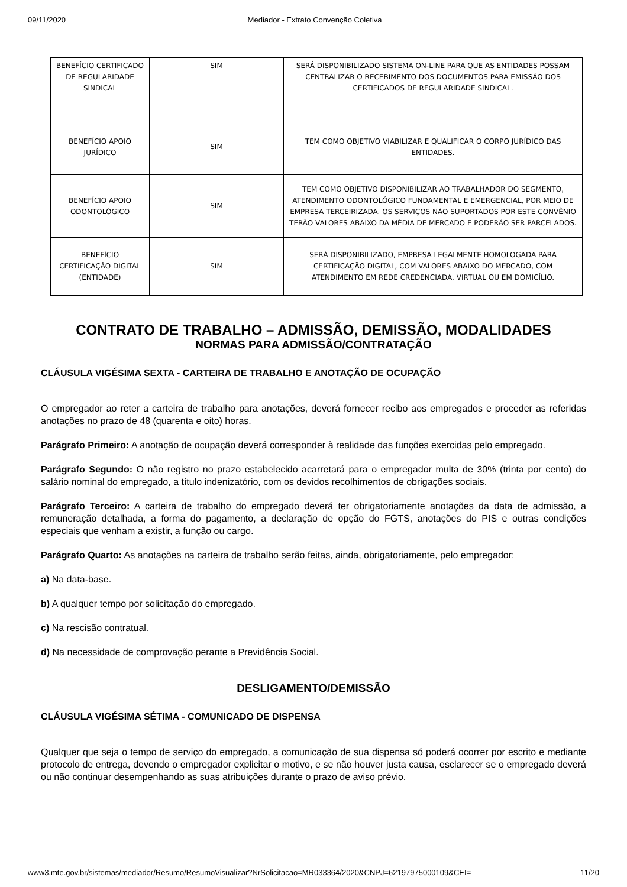09/11/2020 Mediador - Extrato Convenção Coletiva
| BENEFÍCIO CERTIFICADO DE REGULARIDADE SINDICAL | SIM | SERÁ DISPONIBILIZADO SISTEMA ON-LINE PARA QUE AS ENTIDADES POSSAM CENTRALIZAR O RECEBIMENTO DOS DOCUMENTOS PARA EMISSÃO DOS CERTIFICADOS DE REGULARIDADE SINDICAL. |
| BENEFÍCIO APOIO JURÍDICO | SIM | TEM COMO OBJETIVO VIABILIZAR E QUALIFICAR O CORPO JURÍDICO DAS ENTIDADES. |
| BENEFÍCIO APOIO ODONTOLÓGICO | SIM | TEM COMO OBJETIVO DISPONIBILIZAR AO TRABALHADOR DO SEGMENTO, ATENDIMENTO ODONTOLÓGICO FUNDAMENTAL E EMERGENCIAL, POR MEIO DE EMPRESA TERCEIRIZADA. OS SERVIÇOS NÃO SUPORTADOS POR ESTE CONVÊNIO TERÃO VALORES ABAIXO DA MÉDIA DE MERCADO E PODERÃO SER PARCELADOS. |
| BENEFÍCIO CERTIFICAÇÃO DIGITAL (ENTIDADE) | SIM | SERÁ DISPONIBILIZADO, EMPRESA LEGALMENTE HOMOLOGADA PARA CERTIFICAÇÃO DIGITAL, COM VALORES ABAIXO DO MERCADO, COM ATENDIMENTO EM REDE CREDENCIADA, VIRTUAL OU EM DOMICÍLIO. |
CONTRATO DE TRABALHO – ADMISSÃO, DEMISSÃO, MODALIDADES
NORMAS PARA ADMISSÃO/CONTRATAÇÃO
CLÁUSULA VIGÉSIMA SEXTA - CARTEIRA DE TRABALHO E ANOTAÇÃO DE OCUPAÇÃO
O empregador ao reter a carteira de trabalho para anotações, deverá fornecer recibo aos empregados e proceder as referidas anotações no prazo de 48 (quarenta e oito) horas.
Parágrafo Primeiro: A anotação de ocupação deverá corresponder à realidade das funções exercidas pelo empregado.
Parágrafo Segundo: O não registro no prazo estabelecido acarretará para o empregador multa de 30% (trinta por cento) do salário nominal do empregado, a título indenizatório, com os devidos recolhimentos de obrigações sociais.
Parágrafo Terceiro: A carteira de trabalho do empregado deverá ter obrigatoriamente anotações da data de admissão, a remuneração detalhada, a forma do pagamento, a declaração de opção do FGTS, anotações do PIS e outras condições especiais que venham a existir, a função ou cargo.
Parágrafo Quarto: As anotações na carteira de trabalho serão feitas, ainda, obrigatoriamente, pelo empregador:
a) Na data-base.
b) A qualquer tempo por solicitação do empregado.
c) Na rescisão contratual.
d) Na necessidade de comprovação perante a Previdência Social.
DESLIGAMENTO/DEMISSÃO
CLÁUSULA VIGÉSIMA SÉTIMA - COMUNICADO DE DISPENSA
Qualquer que seja o tempo de serviço do empregado, a comunicação de sua dispensa só poderá ocorrer por escrito e mediante protocolo de entrega, devendo o empregador explicitar o motivo, e se não houver justa causa, esclarecer se o empregado deverá ou não continuar desempenhando as suas atribuições durante o prazo de aviso prévio.
www3.mte.gov.br/sistemas/mediador/Resumo/ResumoVisualizar?NrSolicitacao=MR033364/2020&CNPJ=62197975000109&CEI= 11/20